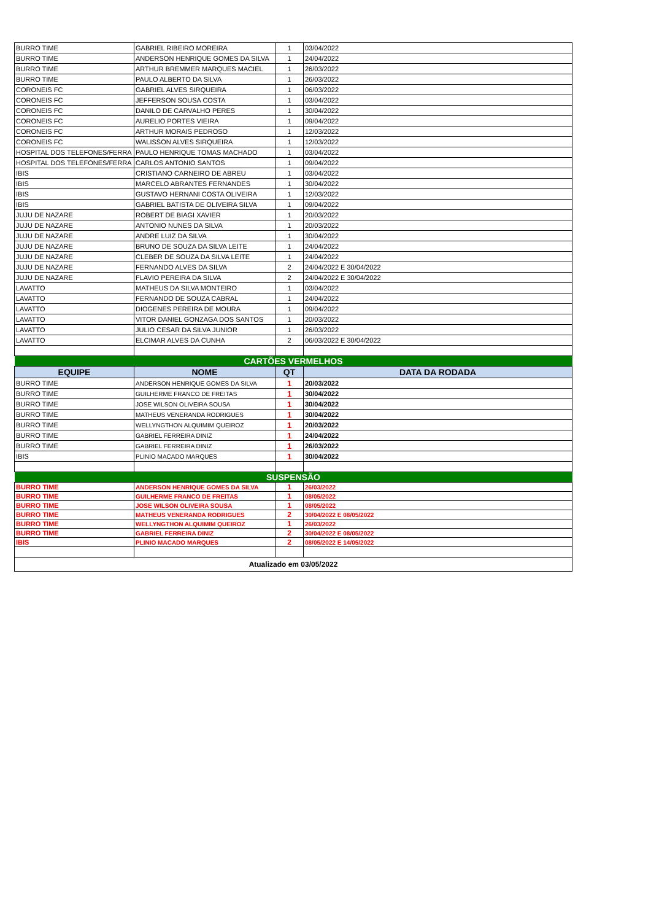| BURRO TIME | GABRIEL RIBEIRO MOREIRA | 1 | 03/04/2022 |
| BURRO TIME | ANDERSON HENRIQUE GOMES DA SILVA | 1 | 24/04/2022 |
| BURRO TIME | ARTHUR BREMMER MARQUES MACIEL | 1 | 26/03/2022 |
| BURRO TIME | PAULO ALBERTO DA SILVA | 1 | 26/03/2022 |
| CORONEIS FC | GABRIEL ALVES SIRQUEIRA | 1 | 06/03/2022 |
| CORONEIS FC | JEFFERSON SOUSA COSTA | 1 | 03/04/2022 |
| CORONEIS FC | DANILO DE CARVALHO PERES | 1 | 30/04/2022 |
| CORONEIS FC | AURELIO PORTES VIEIRA | 1 | 09/04/2022 |
| CORONEIS FC | ARTHUR MORAIS PEDROSO | 1 | 12/03/2022 |
| CORONEIS FC | WALISSON ALVES SIRQUEIRA | 1 | 12/03/2022 |
| HOSPITAL DOS TELEFONES/FERRA | PAULO HENRIQUE TOMAS MACHADO | 1 | 03/04/2022 |
| HOSPITAL DOS TELEFONES/FERRA | CARLOS ANTONIO SANTOS | 1 | 09/04/2022 |
| IBIS | CRISTIANO CARNEIRO DE ABREU | 1 | 03/04/2022 |
| IBIS | MARCELO ABRANTES FERNANDES | 1 | 30/04/2022 |
| IBIS | GUSTAVO HERNANI COSTA OLIVEIRA | 1 | 12/03/2022 |
| IBIS | GABRIEL BATISTA DE OLIVEIRA SILVA | 1 | 09/04/2022 |
| JUJU DE NAZARE | ROBERT DE BIAGI XAVIER | 1 | 20/03/2022 |
| JUJU DE NAZARE | ANTONIO NUNES DA SILVA | 1 | 20/03/2022 |
| JUJU DE NAZARE | ANDRE LUIZ DA SILVA | 1 | 30/04/2022 |
| JUJU DE NAZARE | BRUNO DE SOUZA DA SILVA LEITE | 1 | 24/04/2022 |
| JUJU DE NAZARE | CLEBER DE SOUZA DA SILVA LEITE | 1 | 24/04/2022 |
| JUJU DE NAZARE | FERNANDO ALVES DA SILVA | 2 | 24/04/2022 E 30/04/2022 |
| JUJU DE NAZARE | FLAVIO PEREIRA DA SILVA | 2 | 24/04/2022 E 30/04/2022 |
| LAVATTO | MATHEUS DA SILVA MONTEIRO | 1 | 03/04/2022 |
| LAVATTO | FERNANDO DE SOUZA CABRAL | 1 | 24/04/2022 |
| LAVATTO | DIOGENES PEREIRA DE MOURA | 1 | 09/04/2022 |
| LAVATTO | VITOR DANIEL GONZAGA DOS SANTOS | 1 | 20/03/2022 |
| LAVATTO | JULIO CESAR DA SILVA JUNIOR | 1 | 26/03/2022 |
| LAVATTO | ELCIMAR ALVES DA CUNHA | 2 | 06/03/2022 E 30/04/2022 |
| CARTÕES VERMELHOS | | | |
| EQUIPE | NOME | QT | DATA DA RODADA |
| BURRO TIME | ANDERSON HENRIQUE GOMES DA SILVA | 1 | 20/03/2022 |
| BURRO TIME | GUILHERME FRANCO DE FREITAS | 1 | 30/04/2022 |
| BURRO TIME | JOSE WILSON OLIVEIRA SOUSA | 1 | 30/04/2022 |
| BURRO TIME | MATHEUS VENERANDA RODRIGUES | 1 | 30/04/2022 |
| BURRO TIME | WELLYNGTHON ALQUIMIM QUEIROZ | 1 | 20/03/2022 |
| BURRO TIME | GABRIEL FERREIRA DINIZ | 1 | 24/04/2022 |
| BURRO TIME | GABRIEL FERREIRA DINIZ | 1 | 26/03/2022 |
| IBIS | PLINIO MACADO MARQUES | 1 | 30/04/2022 |
| SUSPENSÃO | | | |
| BURRO TIME | ANDERSON HENRIQUE GOMES DA SILVA | 1 | 26/03/2022 |
| BURRO TIME | GUILHERME FRANCO DE FREITAS | 1 | 08/05/2022 |
| BURRO TIME | JOSE WILSON OLIVEIRA SOUSA | 1 | 08/05/2022 |
| BURRO TIME | MATHEUS VENERANDA RODRIGUES | 2 | 30/04/2022 E 08/05/2022 |
| BURRO TIME | WELLYNGTHON ALQUIMIM QUEIROZ | 1 | 26/03/2022 |
| BURRO TIME | GABRIEL FERREIRA DINIZ | 2 | 30/04/2022 E 08/05/2022 |
| IBIS | PLINIO MACADO MARQUES | 2 | 08/05/2022 E 14/05/2022 |
| Atualizado em 03/05/2022 | | | |